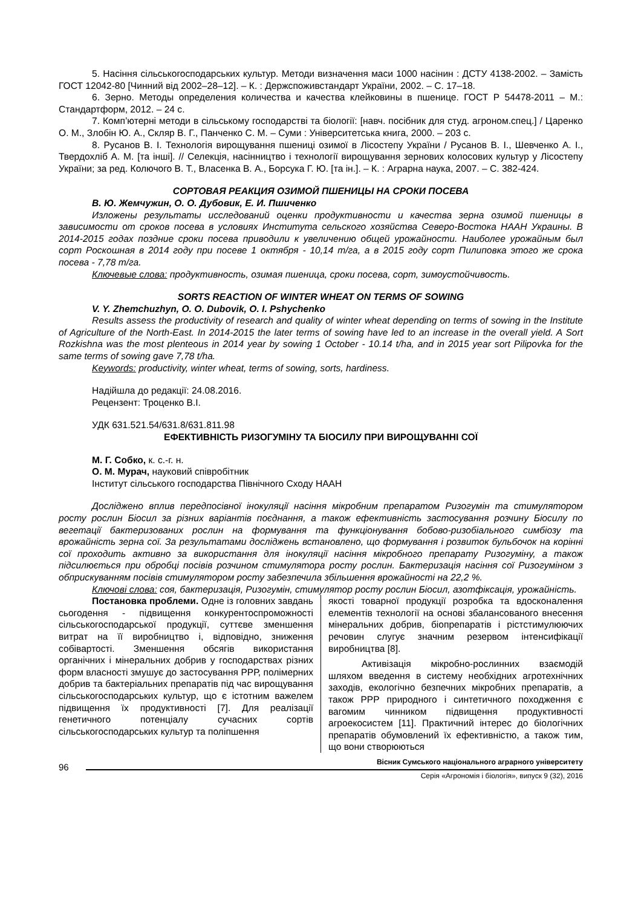5. Насіння сільськогосподарських культур. Методи визначення маси 1000 насінин : ДСТУ 4138-2002. – Замість ГОСТ 12042-80 [Чинний від 2002–28–12]. – К. : Держспоживстандарт України, 2002. – С. 17–18.
6. Зерно. Методы определения количества и качества клейковины в пшенице. ГОСТ Р 54478-2011 – М.: Стандартформ, 2012. – 24 с.
7. Комп’ютерні методи в сільському господарстві та біології: [навч. посібник для студ. агроном.спец.] / Царенко О. М., Злобін Ю. А., Скляр В. Г., Панченко С. М. – Суми : Університетська книга, 2000. – 203 с.
8. Русанов В. І. Технологія вирощування пшениці озимої в Лісостепу України / Русанов В. І., Шевченко А. І., Твердохліб А. М. [та інші]. // Селекція, насінництво і технології вирощування зернових колосових культур у Лісостепу України; за ред. Колючого В. Т., Власенка В. А., Борсука Г. Ю. [та ін.]. – К. : Аграрна наука, 2007. – С. 382-424.
СОРТОВАЯ РЕАКЦИЯ ОЗИМОЙ ПШЕНИЦЫ НА СРОКИ ПОСЕВА
В. Ю. Жемчужин, О. О. Дубовик, Е. И. Пшиченко
Изложены результаты исследований оценки продуктивности и качества зерна озимой пшеницы в зависимости от сроков посева в условиях Института сельского хозяйства Северо-Востока НААН Украины. В 2014-2015 годах поздние сроки посева приводили к увеличению общей урожайности. Наиболее урожайным был сорт Роскошная в 2014 году при посеве 1 октября - 10,14 т/га, а в 2015 году сорт Пилиповка этого же срока посева - 7,78 т/га.
Ключевые слова: продуктивность, озимая пшеница, сроки посева, сорт, зимоустойчивость.
SORTS REACTION OF WINTER WHEAT ON TERMS OF SOWING
V. Y. Zhemchuzhyn, O. O. Dubovik, O. I. Pshychenko
Results assess the productivity of research and quality of winter wheat depending on terms of sowing in the Institute of Agriculture of the North-East. In 2014-2015 the later terms of sowing have led to an increase in the overall yield. A Sort Rozkishna was the most plenteous in 2014 year by sowing 1 October - 10.14 t/ha, and in 2015 year sort Pilipovka for the same terms of sowing gave 7,78 t/ha.
Keywords: productivity, winter wheat, terms of sowing, sorts, hardiness.
Надійшла до редакції: 24.08.2016.
Рецензент: Троценко В.І.
УДК 631.521.54/631.8/631.811.98
ЕФЕКТИВНІСТЬ РИЗОГУМІНУ ТА БІОСИЛУ ПРИ ВИРОЩУВАННІ СОЇ
М. Г. Собко, к. с.-г. н.
О. М. Мурач, науковий співробітник
Інститут сільського господарства Північного Сходу НААН
Досліджено вплив передпосівної інокуляції насіння мікробним препаратом Ризогумін та стимулятором росту рослин Біосил за різних варіантів поєднання, а також ефективність застосування розчину Біосилу по вегетації бактеризованих рослин на формування та функціонування бобово-ризобіального симбіозу та врожайність зерна сої. За результатами досліджень встановлено, що формування і розвиток бульбочок на корінні сої проходить активно за використання для інокуляції насіння мікробного препарату Ризогуміну, а також підсилюється при обробці посівів розчином стимулятора росту рослин. Бактеризація насіння сої Ризогуміном з обприскуванням посівів стимулятором росту забезпечила збільшення врожайності на 22,2 %.
Ключові слова: соя, бактеризація, Ризогумін, стимулятор росту рослин Біосил, азотфіксація, урожайність.
Постановка проблеми. Одне із головних завдань сьогодення - підвищення конкурентоспроможності сільськогосподарської продукції, суттєве зменшення витрат на її виробництво і, відповідно, зниження собівартості. Зменшення обсягів використання органічних і мінеральних добрив у господарствах різних форм власності змушує до застосування РРР, полімерних добрив та бактеріальних препаратів під час вирощування сільськогосподарських культур, що є істотним важелем підвищення їх продуктивності [7]. Для реалізації генетичного потенціалу сучасних сортів сільськогосподарських культур та поліпшення
якості товарної продукції розробка та вдосконалення елементів технології на основі збалансованого внесення мінеральних добрив, біопрепаратів і рістстимулюючих речовин слугує значним резервом інтенсифікації виробництва [8].
Активізація мікробно-рослинних взаємодій шляхом введення в систему необхідних агротехнічних заходів, екологічно безпечних мікробних препаратів, а також РРР природного і синтетичного походження є вагомим чинником підвищення продуктивності агроекосистем [11]. Практичний інтерес до біологічних препаратів обумовлений їх ефективністю, а також тим, що вони створюються
96
Вісник Сумського національного аграрного університету
Серія «Агрономія і біологія», випуск 9 (32), 2016